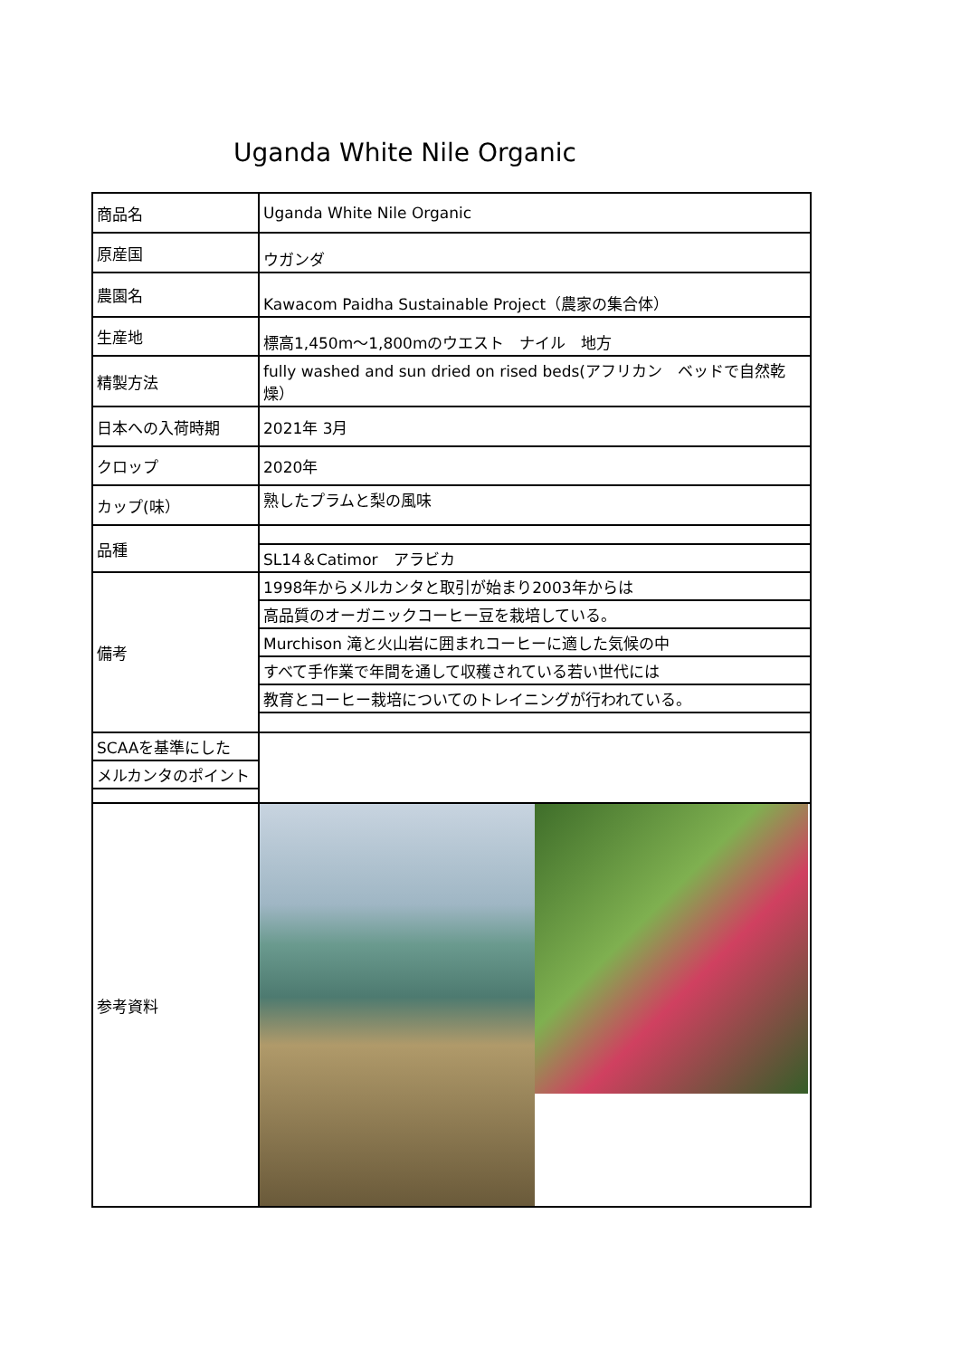Uganda White Nile Organic
| 商品名 | Uganda White Nile Organic |
| 原産国 | ウガンダ |
| 農園名 | Kawacom Paidha Sustainable Project（農家の集合体） |
| 生産地 | 標高1,450m～1,800mのウエスト ナイル 地方 |
| 精製方法 | fully washed and sun dried on rised beds(アフリカン ベッドで自然乾燥） |
| 日本への入荷時期 | 2021年 3月 |
| クロップ | 2020年 |
| カップ(味） | 熟したプラムと梨の風味 |
| 品種 | |
| | SL14＆Catimor アラビカ |
| 備考 | 1998年からメルカンタと取引が始まり2003年からは |
| | 高品質のオーガニックコーヒー豆を栽培している。 |
| | Murchison 滝と火山岩に囲まれコーヒーに適した気候の中 |
| | すべて手作業で年間を通して収穫されている若い世代には |
| | 教育とコーヒー栽培についてのトレイニングが行われている。 |
| SCAAを基準にした | |
| メルカンタのポイント | |
| 参考資料 | |